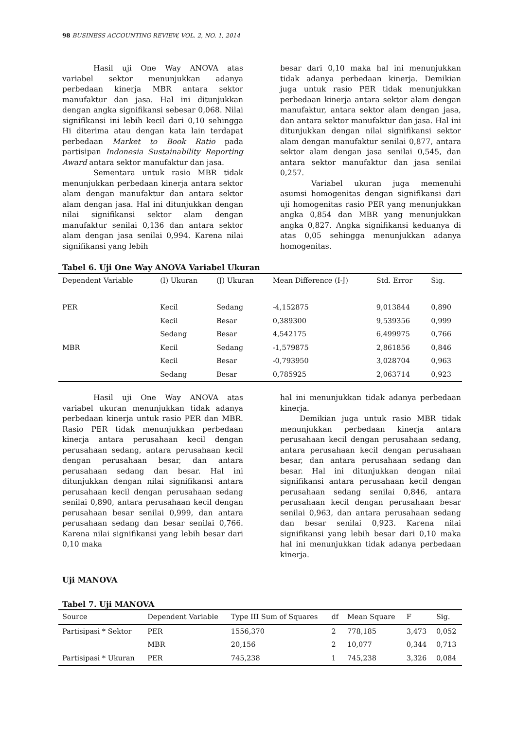98 BUSINESS ACCOUNTING REVIEW, VOL. 2, NO. 1, 2014
Hasil uji One Way ANOVA atas variabel sektor menunjukkan adanya perbedaan kinerja MBR antara sektor manufaktur dan jasa. Hal ini ditunjukkan dengan angka signifikansi sebesar 0,068. Nilai signifikansi ini lebih kecil dari 0,10 sehingga Hi diterima atau dengan kata lain terdapat perbedaan Market to Book Ratio pada partisipan Indonesia Sustainability Reporting Award antara sektor manufaktur dan jasa.
Sementara untuk rasio MBR tidak menunjukkan perbedaan kinerja antara sektor alam dengan manufaktur dan antara sektor alam dengan jasa. Hal ini ditunjukkan dengan nilai signifikansi sektor alam dengan manufaktur senilai 0,136 dan antara sektor alam dengan jasa senilai 0,994. Karena nilai signifikansi yang lebih
besar dari 0,10 maka hal ini menunjukkan tidak adanya perbedaan kinerja. Demikian juga untuk rasio PER tidak menunjukkan perbedaan kinerja antara sektor alam dengan manufaktur, antara sektor alam dengan jasa, dan antara sektor manufaktur dan jasa. Hal ini ditunjukkan dengan nilai signifikansi sektor alam dengan manufaktur senilai 0,877, antara sektor alam dengan jasa senilai 0,545, dan antara sektor manufaktur dan jasa senilai 0,257.
Variabel ukuran juga memenuhi asumsi homogenitas dengan signifikansi dari uji homogenitas rasio PER yang menunjukkan angka 0,854 dan MBR yang menunjukkan angka 0,827. Angka signifikansi keduanya di atas 0,05 sehingga menunjukkan adanya homogenitas.
Tabel 6. Uji One Way ANOVA Variabel Ukuran
| Dependent Variable | (I) Ukuran | (J) Ukuran | Mean Difference (I-J) | Std. Error | Sig. |
| --- | --- | --- | --- | --- | --- |
| PER | Kecil | Sedang | -4,152875 | 9,013844 | 0,890 |
| | Kecil | Besar | 0,389300 | 9,539356 | 0,999 |
| | Sedang | Besar | 4,542175 | 6,499975 | 0,766 |
| MBR | Kecil | Sedang | -1,579875 | 2,861856 | 0,846 |
| | Kecil | Besar | -0,793950 | 3,028704 | 0,963 |
| | Sedang | Besar | 0,785925 | 2,063714 | 0,923 |
Hasil uji One Way ANOVA atas variabel ukuran menunjukkan tidak adanya perbedaan kinerja untuk rasio PER dan MBR. Rasio PER tidak menunjukkan perbedaan kinerja antara perusahaan kecil dengan perusahaan sedang, antara perusahaan kecil dengan perusahaan besar, dan antara perusahaan sedang dan besar. Hal ini ditunjukkan dengan nilai signifikansi antara perusahaan kecil dengan perusahaan sedang senilai 0,890, antara perusahaan kecil dengan perusahaan besar senilai 0,999, dan antara perusahaan sedang dan besar senilai 0,766. Karena nilai signifikansi yang lebih besar dari 0,10 maka
hal ini menunjukkan tidak adanya perbedaan kinerja.
Demikian juga untuk rasio MBR tidak menunjukkan perbedaan kinerja antara perusahaan kecil dengan perusahaan sedang, antara perusahaan kecil dengan perusahaan besar, dan antara perusahaan sedang dan besar. Hal ini ditunjukkan dengan nilai signifikansi antara perusahaan kecil dengan perusahaan sedang senilai 0,846, antara perusahaan kecil dengan perusahaan besar senilai 0,963, dan antara perusahaan sedang dan besar senilai 0,923. Karena nilai signifikansi yang lebih besar dari 0,10 maka hal ini menunjukkan tidak adanya perbedaan kinerja.
Uji MANOVA
Tabel 7. Uji MANOVA
| Source | Dependent Variable | Type III Sum of Squares | df | Mean Square | F | Sig. |
| --- | --- | --- | --- | --- | --- | --- |
| Partisipasi * Sektor | PER | 1556,370 | 2 | 778,185 | 3,473 | 0,052 |
| | MBR | 20,156 | 2 | 10,077 | 0,344 | 0,713 |
| Partisipasi * Ukuran | PER | 745,238 | 1 | 745,238 | 3,326 | 0,084 |